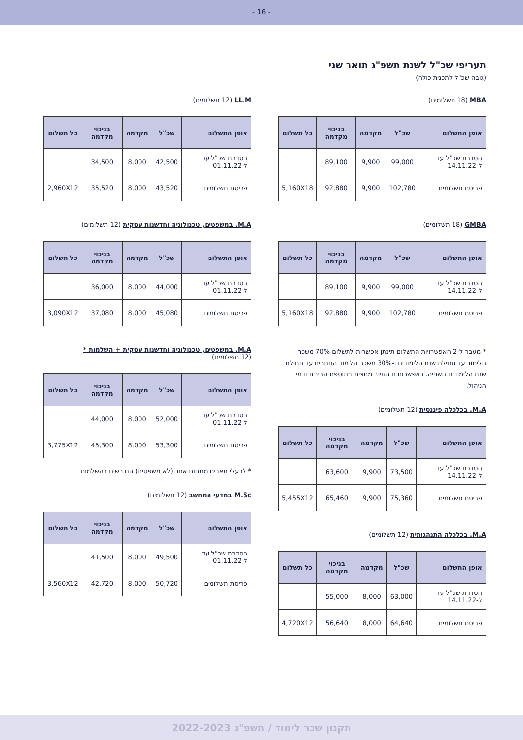- 16 -
תעריפי שכ"ל לשנת תשפ"ג תואר שני
(גובה שכ"ל לתכנית כולה)
MBA (18 תשלומים)
| אופן התשלום | שכ"ל | מקדמה | בניכוי מקדמה | כל תשלום |
| --- | --- | --- | --- | --- |
| הסדרת שכ"ל עד ל-14.11.22 | 99,000 | 9,900 | 89,100 | |
| פריסת תשלומים | 102,780 | 9,900 | 92,880 | 5,160X18 |
GMBA (18 תשלומים)
| אופן התשלום | שכ"ל | מקדמה | בניכוי מקדמה | כל תשלום |
| --- | --- | --- | --- | --- |
| הסדרת שכ"ל עד ל-14.11.22 | 99,000 | 9,900 | 89,100 | |
| פריסת תשלומים | 102,780 | 9,900 | 92,880 | 5,160X18 |
* מעבר ל-2 האפשרויות התשלום תינתן אפשרות לתשלום 70% משכר הלימוד עד תחילת שנת הלימודים ו-30% משכר הלימוד הנותרים עד תחילת שנת הלימודים השנייה. באפשרות זו החיוב מחצית מתוספת הריבית ודמי הניהול.
M.A. בכלכלה פיננסית (12 תשלומים)
| אופן התשלום | שכ"ל | מקדמה | בניכוי מקדמה | כל תשלום |
| --- | --- | --- | --- | --- |
| הסדרת שכ"ל עד ל-14.11.22 | 73,500 | 9,900 | 63,600 | |
| פריסת תשלומים | 75,360 | 9,900 | 65,460 | 5,455X12 |
M.A. בכלכלה התנהגותית (12 תשלומים)
| אופן התשלום | שכ"ל | מקדמה | בניכוי מקדמה | כל תשלום |
| --- | --- | --- | --- | --- |
| הסדרת שכ"ל עד ל-14.11.22 | 63,000 | 8,000 | 55,000 | |
| פריסת תשלומים | 64,640 | 8,000 | 56,640 | 4,720X12 |
LL.M (12 תשלומים)
| אופן התשלום | שכ"ל | מקדמה | בניכוי מקדמה | כל תשלום |
| --- | --- | --- | --- | --- |
| הסדרת שכ"ל עד ל-01.11.22 | 42,500 | 8,000 | 34,500 | |
| פריסת תשלומים | 43,520 | 8,000 | 35,520 | 2,960X12 |
M.A. במשפטים, טכנולוגיה וחדשנות עסקית (12 תשלומים)
| אופן התשלום | שכ"ל | מקדמה | בניכוי מקדמה | כל תשלום |
| --- | --- | --- | --- | --- |
| הסדרת שכ"ל עד ל-01.11.22 | 44,000 | 8,000 | 36,000 | |
| פריסת תשלומים | 45,080 | 8,000 | 37,080 | 3,090X12 |
M.A. במשפטים, טכנולוגיה וחדשנות עסקית + השלמות *
(12 תשלומים)
| אופן התשלום | שכ"ל | מקדמה | בניכוי מקדמה | כל תשלום |
| --- | --- | --- | --- | --- |
| הסדרת שכ"ל עד ל-01.11.22 | 52,000 | 8,000 | 44,000 | |
| פריסת תשלומים | 53,300 | 8,000 | 45,300 | 3,775X12 |
* לבעלי תארים מתחום אחר (לא משפטים) הנדרשים בהשלמות
M.Sc במדעי המחשב (12 תשלומים)
| אופן התשלום | שכ"ל | מקדמה | בניכוי מקדמה | כל תשלום |
| --- | --- | --- | --- | --- |
| הסדרת שכ"ל עד ל-01.11.22 | 49,500 | 8,000 | 41,500 | |
| פריסת תשלומים | 50,720 | 8,000 | 42,720 | 3,560X12 |
תקנון שכר לימוד / תשפ"ג 2022-2023